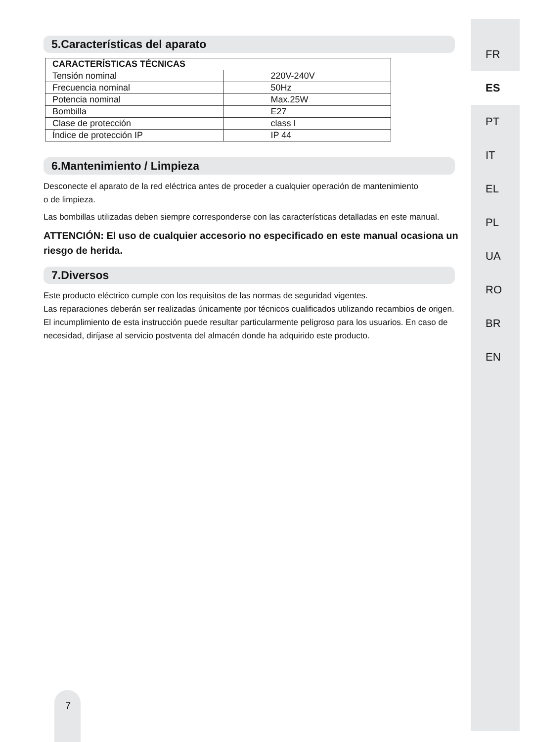5.Características del aparato
| CARACTERÍSTICAS TÉCNICAS | |
| --- | --- |
| Tensión nominal | 220V-240V |
| Frecuencia nominal | 50Hz |
| Potencia nominal | Max.25W |
| Bombilla | E27 |
| Clase de protección | class I |
| Índice de protección IP | IP 44 |
6.Mantenimiento / Limpieza
Desconecte el aparato de la red eléctrica antes de proceder a cualquier operación de mantenimiento
o de limpieza.
Las bombillas utilizadas deben siempre corresponderse con las características detalladas en este manual.
ATTENCIÓN: El uso de cualquier accesorio no especificado en este manual ocasiona un riesgo de herida.
7.Diversos
Este producto eléctrico cumple con los requisitos de las normas de seguridad vigentes.
Las reparaciones deberán ser realizadas únicamente por técnicos cualificados utilizando recambios de origen. El incumplimiento de esta instrucción puede resultar particularmente peligroso para los usuarios. En caso de necesidad, diríjase al servicio postventa del almacén donde ha adquirido este producto.
FR
ES
PT
IT
EL
PL
UA
RO
BR
EN
7